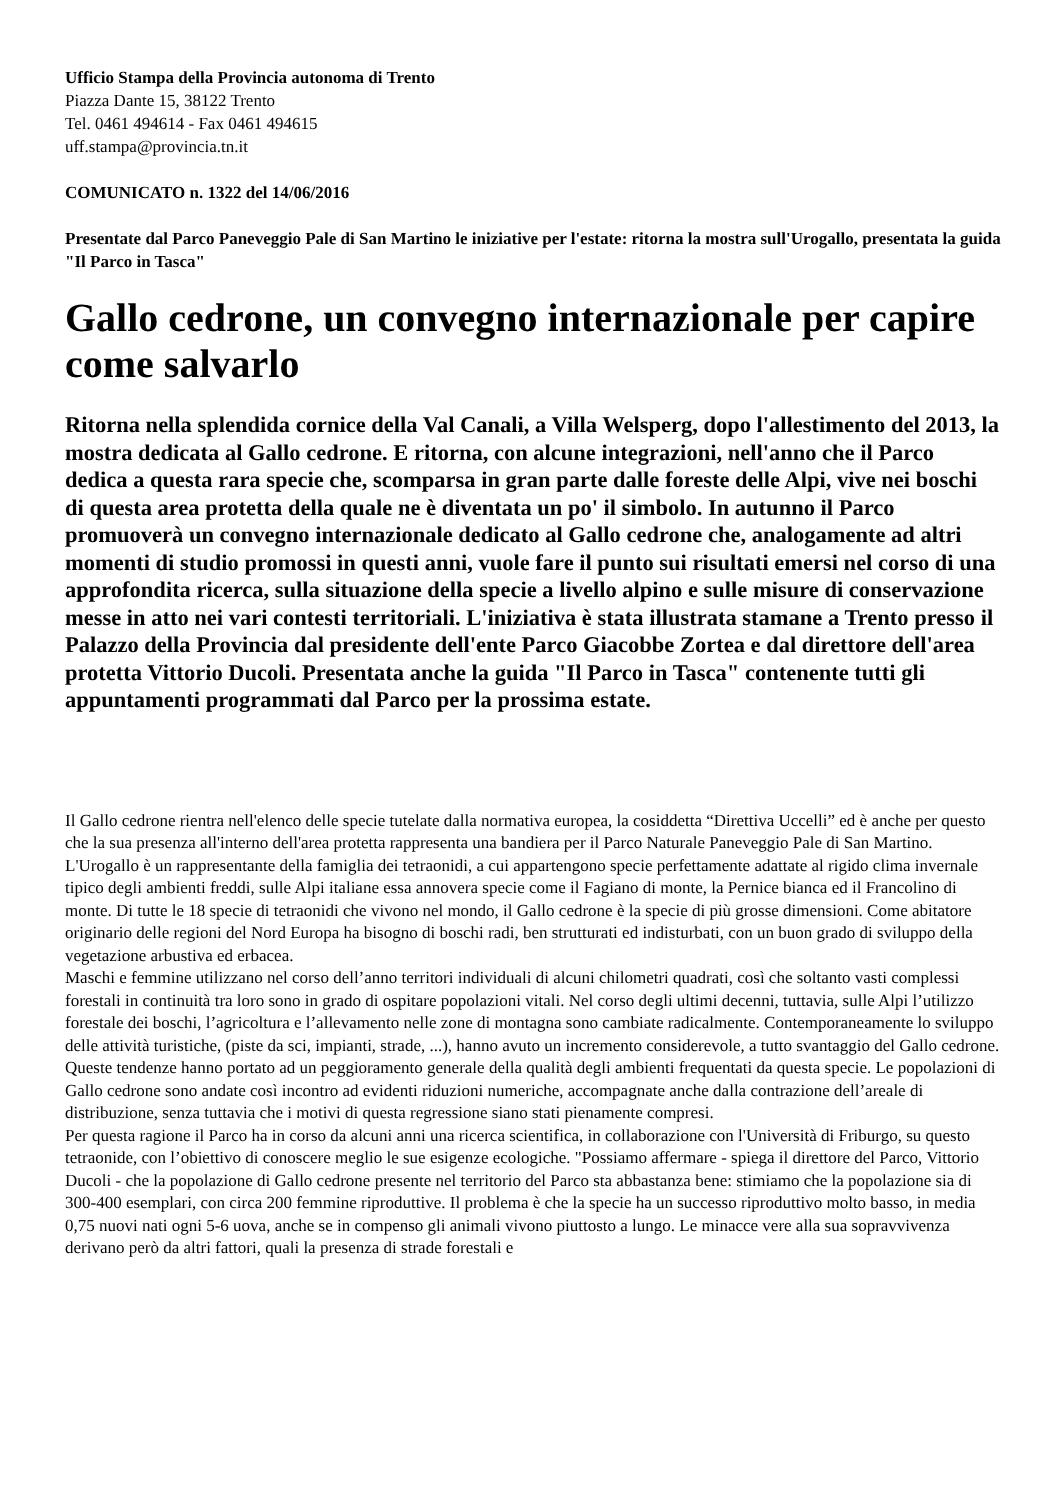Ufficio Stampa della Provincia autonoma di Trento
Piazza Dante 15, 38122 Trento
Tel. 0461 494614 - Fax 0461 494615
uff.stampa@provincia.tn.it
COMUNICATO n. 1322 del 14/06/2016
Presentate dal Parco Paneveggio Pale di San Martino le iniziative per l'estate: ritorna la mostra sull'Urogallo, presentata la guida "Il Parco in Tasca"
Gallo cedrone, un convegno internazionale per capire come salvarlo
Ritorna nella splendida cornice della Val Canali, a Villa Welsperg, dopo l'allestimento del 2013, la mostra dedicata al Gallo cedrone. E ritorna, con alcune integrazioni, nell'anno che il Parco dedica a questa rara specie che, scomparsa in gran parte dalle foreste delle Alpi, vive nei boschi di questa area protetta della quale ne è diventata un po' il simbolo. In autunno il Parco promuoverà un convegno internazionale dedicato al Gallo cedrone che, analogamente ad altri momenti di studio promossi in questi anni, vuole fare il punto sui risultati emersi nel corso di una approfondita ricerca, sulla situazione della specie a livello alpino e sulle misure di conservazione messe in atto nei vari contesti territoriali. L'iniziativa è stata illustrata stamane a Trento presso il Palazzo della Provincia dal presidente dell'ente Parco Giacobbe Zortea e dal direttore dell'area protetta Vittorio Ducoli. Presentata anche la guida "Il Parco in Tasca" contenente tutti gli appuntamenti programmati dal Parco per la prossima estate.
Il Gallo cedrone rientra nell'elenco delle specie tutelate dalla normativa europea, la cosiddetta “Direttiva Uccelli” ed è anche per questo che la sua presenza all'interno dell'area protetta rappresenta una bandiera per il Parco Naturale Paneveggio Pale di San Martino. L'Urogallo è un rappresentante della famiglia dei tetraonidi, a cui appartengono specie perfettamente adattate al rigido clima invernale tipico degli ambienti freddi, sulle Alpi italiane essa annovera specie come il Fagiano di monte, la Pernice bianca ed il Francolino di monte. Di tutte le 18 specie di tetraonidi che vivono nel mondo, il Gallo cedrone è la specie di più grosse dimensioni. Come abitatore originario delle regioni del Nord Europa ha bisogno di boschi radi, ben strutturati ed indisturbati, con un buon grado di sviluppo della vegetazione arbustiva ed erbacea.
Maschi e femmine utilizzano nel corso dell’anno territori individuali di alcuni chilometri quadrati, così che soltanto vasti complessi forestali in continuità tra loro sono in grado di ospitare popolazioni vitali. Nel corso degli ultimi decenni, tuttavia, sulle Alpi l’utilizzo forestale dei boschi, l’agricoltura e l’allevamento nelle zone di montagna sono cambiate radicalmente. Contemporaneamente lo sviluppo delle attività turistiche, (piste da sci, impianti, strade, ...), hanno avuto un incremento considerevole, a tutto svantaggio del Gallo cedrone. Queste tendenze hanno portato ad un peggioramento generale della qualità degli ambienti frequentati da questa specie. Le popolazioni di Gallo cedrone sono andate così incontro ad evidenti riduzioni numeriche, accompagnate anche dalla contrazione dell’areale di distribuzione, senza tuttavia che i motivi di questa regressione siano stati pienamente compresi.
Per questa ragione il Parco ha in corso da alcuni anni una ricerca scientifica, in collaborazione con l'Università di Friburgo, su questo tetraonide, con l’obiettivo di conoscere meglio le sue esigenze ecologiche. "Possiamo affermare - spiega il direttore del Parco, Vittorio Ducoli - che la popolazione di Gallo cedrone presente nel territorio del Parco sta abbastanza bene: stimiamo che la popolazione sia di 300-400 esemplari, con circa 200 femmine riproduttive. Il problema è che la specie ha un successo riproduttivo molto basso, in media 0,75 nuovi nati ogni 5-6 uova, anche se in compenso gli animali vivono piuttosto a lungo. Le minacce vere alla sua sopravvivenza derivano però da altri fattori, quali la presenza di strade forestali e